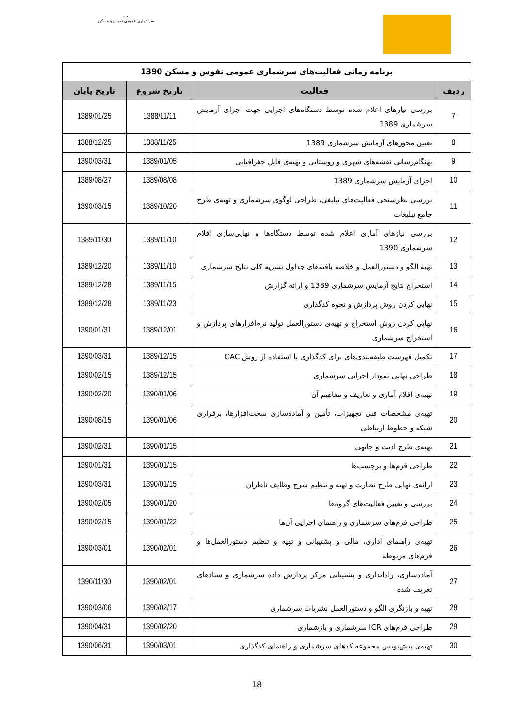۱۳۹۰
سرشماری عمومی نفوس و مسکن
| برنامه زمانی فعالیت‌های سرشماری عمومی نفوس و مسکن 1390 | | | |
| ردیف | فعالیت | تاریخ شروع | تاریخ پایان |
| 7 | بررسی نیازهای اعلام شده توسط دستگاه‌های اجرایی جهت اجرای آزمایش سرشماری 1389 | 1388/11/11 | 1389/01/25 |
| 8 | تعیین محورهای آزمایش سرشماری 1389 | 1388/11/25 | 1388/12/25 |
| 9 | بهنگام‌رسانی نقشه‌های شهری و روستایی و تهیه‌ی فایل جغرافیایی | 1389/01/05 | 1390/03/31 |
| 10 | اجرای آزمایش سرشماری 1389 | 1389/08/08 | 1389/08/27 |
| 11 | بررسی نظرسنجی فعالیت‌های تبلیغی، طراحی لوگوی سرشماری و تهیه‌ی طرح جامع تبلیغات | 1389/10/20 | 1390/03/15 |
| 12 | بررسی نیازهای آماری اعلام شده توسط دستگاه‌ها و نهایی‌سازی اقلام سرشماری 1390 | 1389/11/10 | 1389/11/30 |
| 13 | تهیه الگو و دستورالعمل و خلاصه یافته‌های جداول نشریه کلی نتایج سرشماری | 1389/11/10 | 1389/12/20 |
| 14 | استخراج نتایج آزمایش سرشماری 1389 و ارائه گزارش | 1389/11/15 | 1389/12/28 |
| 15 | نهایی کردن روش پردازش و نحوه کدگذاری | 1389/11/23 | 1389/12/28 |
| 16 | نهایی کردن روش استخراج و تهیه‌ی دستورالعمل تولید نرم‌افزارهای پردازش و استخراج سرشماری | 1389/12/01 | 1390/01/31 |
| 17 | تکمیل فهرست طبقه‌بندی‌های برای کدگذاری با استفاده از روش CAC | 1389/12/15 | 1390/03/31 |
| 18 | طراحی نهایی نمودار اجرایی سرشماری | 1389/12/15 | 1390/02/15 |
| 19 | تهیه‌ی اقلام آماری و تعاریف و مفاهیم آن | 1390/01/06 | 1390/02/20 |
| 20 | تهیه‌ی مشخصات فنی تجهیزات، تأمین و آماده‌سازی سخت‌افزارها، برقراری شبکه و خطوط ارتباطی | 1390/01/06 | 1390/08/15 |
| 21 | تهیه‌ی طرح ادیت و جانهی | 1390/01/15 | 1390/02/31 |
| 22 | طراحی فرم‌ها و برچسب‌ها | 1390/01/15 | 1390/01/31 |
| 23 | ارائه‌ی نهایی طرح نظارت و تهیه و تنظیم شرح وظایف ناظران | 1390/01/15 | 1390/03/31 |
| 24 | بررسی و تعیین فعالیت‌های گروه‌ها | 1390/01/20 | 1390/02/05 |
| 25 | طراحی فرم‌های سرشماری و راهنمای اجرایی آن‌ها | 1390/01/22 | 1390/02/15 |
| 26 | تهیه‌ی راهنمای اداری، مالی و پشتیبانی و تهیه و تنظیم دستورالعمل‌ها و فرم‌های مربوطه | 1390/02/01 | 1390/03/01 |
| 27 | آماده‌سازی، راه‌اندازی و پشتیبانی مرکز پردازش داده سرشماری و ستادهای تعریف شده | 1390/02/01 | 1390/11/30 |
| 28 | تهیه و بازنگری الگو و دستورالعمل نشریات سرشماری | 1390/02/17 | 1390/03/06 |
| 29 | طراحی فرم‌های ICR سرشماری و بازشماری | 1390/02/20 | 1390/04/31 |
| 30 | تهیه‌ی پیش‌نویس مجموعه کدهای سرشماری و راهنمای کدگذاری | 1390/03/01 | 1390/06/31 |
18